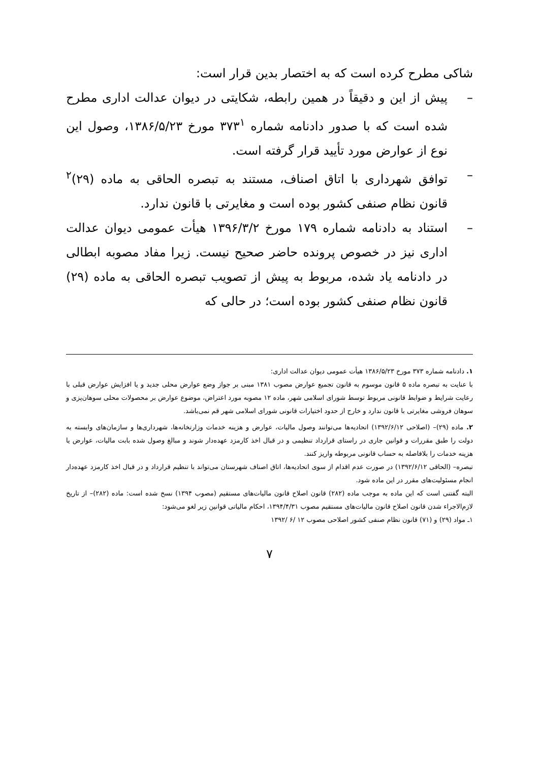شاکی مطرح کرده است که به اختصار بدین قرار است:
– پیش از این و دقیقاً در همین رابطه، شکایتی در دیوان عدالت اداری مطرح شده است که با صدور دادنامه شماره ۳۷۳<sup>۱</sup> مورخ ۱۳۸۶/۵/۲۳، وصول این نوع از عوارض مورد تأیید قرار گرفته است.
– توافق شهرداری با اتاق اصناف، مستند به تبصره الحاقی به ماده (۲۹)<sup>۲</sup> قانون نظام صنفی کشور بوده است و مغایرتی با قانون ندارد.
– استناد به دادنامه شماره ۱۷۹ مورخ ۱۳۹۶/۳/۲ هیأت عمومی دیوان عدالت اداری نیز در خصوص پرونده حاضر صحیح نیست. زیرا مفاد مصوبه ابطالی در دادنامه یاد شده، مربوط به پیش از تصویب تبصره الحاقی به ماده (۲۹) قانون نظام صنفی کشور بوده است؛ در حالی که
۱. دادنامه شماره ۳۷۳ مورخ ۱۳۸۶/۵/۲۳ هیأت عمومی دیوان عدالت اداری:
با عنایت به تبصره ماده ۵ قانون موسوم به قانون تجمیع عوارض مصوب ۱۳۸۱ مبنی بر جواز وضع عوارض محلی جدید و یا افزایش عوارض قبلی با رعایت شرایط و ضوابط قانونی مربوط توسط شورای اسلامی شهر، ماده ۱۲ مصوبه مورد اعتراض، موضوع عوارض بر محصولات محلی سوهان‌پزی و سوهان فروشی مغایرتی با قانون ندارد و خارج از حدود اختیارات قانونی شورای اسلامی شهر قم نمی‌باشد.
۲. ماده (۲۹)– (اصلاحی ۱۳۹۲/۶/۱۲) اتحادیه‌ها می‌توانند وصول مالیات، عوارض و هزینه خدمات وزارتخانه‌ها، شهرداری‌ها و سازمان‌های وابسته به دولت را طبق مقررات و قوانین جاری در راستای قرارداد تنظیمی و در قبال اخذ کارمزد عهده‌دار شوند و مبالغ وصول شده بابت مالیات، عوارض یا هزینه خدمات را بلافاصله به حساب قانونی مربوطه واریز کنند.
تبصره– (الحاقی ۱۳۹۲/۶/۱۲) در صورت عدم اقدام از سوی اتحادیه‌ها، اتاق اصناف شهرستان می‌تواند با تنظیم قرارداد و در قبال اخذ کارمزد عهده‌دار انجام مسئولیت‌های مقرر در این ماده شود.
البته گفتنی است که این ماده به موجب ماده (۲۸۲) قانون اصلاح قانون مالیات‌های مستقیم (مصوب ۱۳۹۴) نسخ شده است: ماده (۲۸۲)– از تاریخ لازم‌الاجراء شدن قانون اصلاح قانون مالیات‌های مستقیم مصوب ۱۳۹۴/۴/۳۱، احکام مالیاتی قوانین زیر لغو می‌شود:
۱ـ مواد (۲۹) و (۷۱) قانون نظام صنفی کشور اصلاحی مصوب ۱۲ /۶ /۱۳۹۲
۷